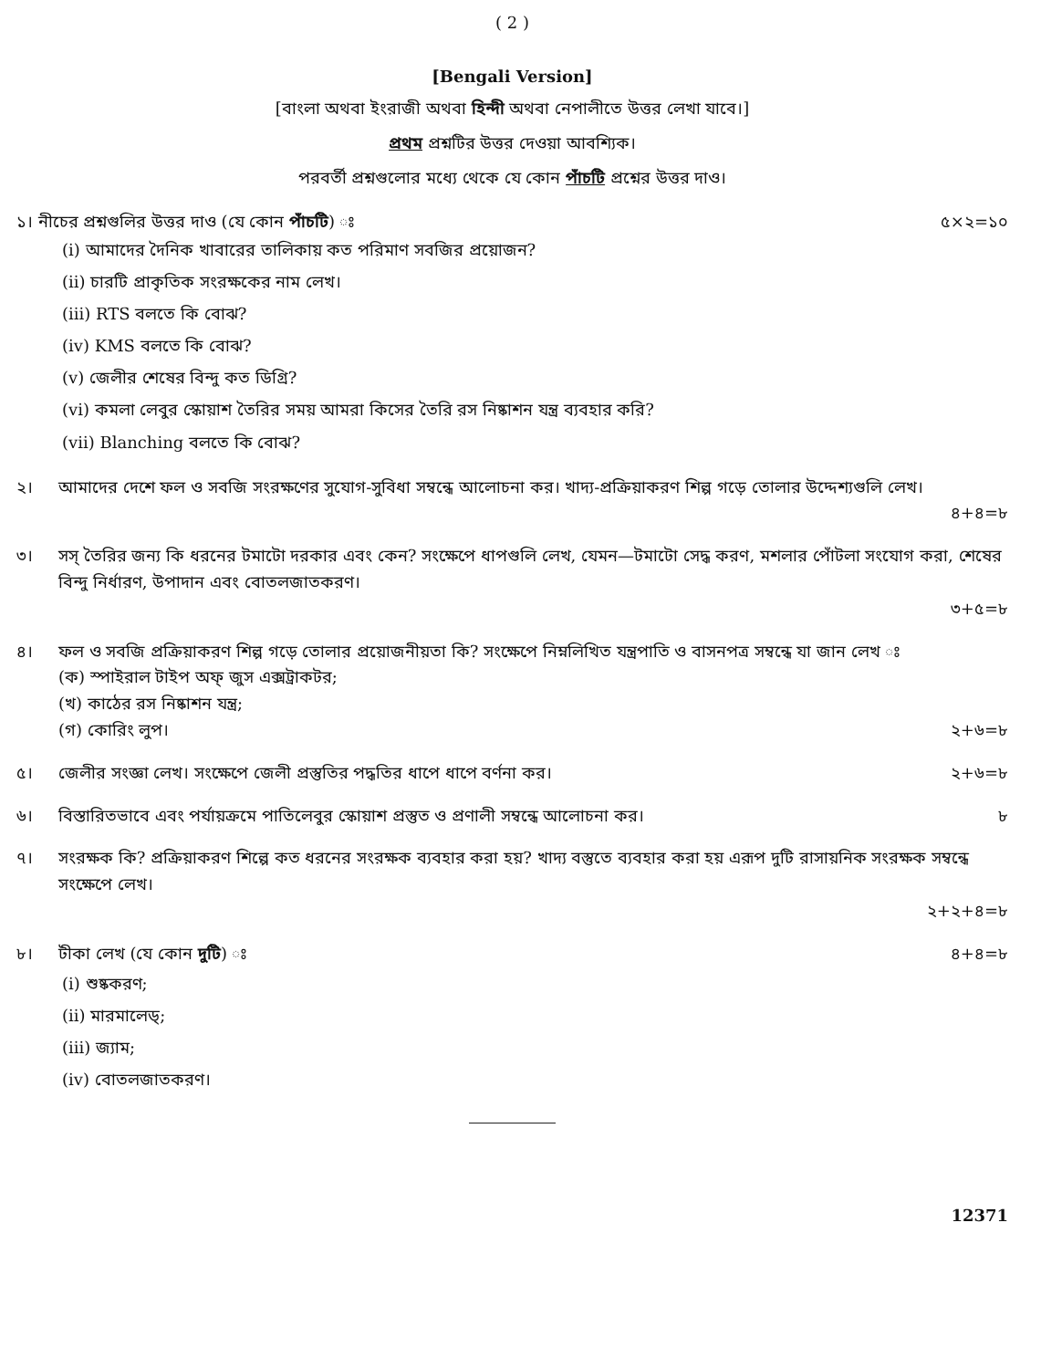( 2 )
[Bengali Version]
[বাংলা অথবা ইংরাজী অথবা হিন্দী অথবা নেপালীতে উত্তর লেখা যাবে।]
প্রথম প্রশ্নটির উত্তর দেওয়া আবশ্যিক।
পরবর্তী প্রশ্নগুলোর মধ্যে থেকে যে কোন পাঁচটি প্রশ্নের উত্তর দাও।
১। নীচের প্রশ্নগুলির উত্তর দাও (যে কোন পাঁচটি) ঃ ৫×২=১০
(i) আমাদের দৈনিক খাবারের তালিকায় কত পরিমাণ সবজির প্রয়োজন?
(ii) চারটি প্রাকৃতিক সংরক্ষকের নাম লেখ।
(iii) RTS বলতে কি বোঝ?
(iv) KMS বলতে কি বোঝ?
(v) জেলীর শেষের বিন্দু কত ডিগ্রি?
(vi) কমলা লেবুর স্কোয়াশ তৈরির সময় আমরা কিসের তৈরি রস নিষ্কাশন যন্ত্র ব্যবহার করি?
(vii) Blanching বলতে কি বোঝ?
২। আমাদের দেশে ফল ও সবজি সংরক্ষণের সুযোগ-সুবিধা সম্বন্ধে আলোচনা কর। খাদ্য-প্রক্রিয়াকরণ শিল্প গড়ে তোলার উদ্দেশ্যগুলি লেখ।
৪+৪=৮
৩। সস্ তৈরির জন্য কি ধরনের টমাটো দরকার এবং কেন? সংক্ষেপে ধাপগুলি লেখ, যেমন—টমাটো সেদ্ধ করণ, মশলার পোঁটলা সংযোগ করা, শেষের বিন্দু নির্ধারণ, উপাদান এবং বোতলজাতকরণ।
৩+৫=৮
৪। ফল ও সবজি প্রক্রিয়াকরণ শিল্প গড়ে তোলার প্রয়োজনীয়তা কি? সংক্ষেপে নিম্নলিখিত যন্ত্রপাতি ও বাসনপত্র সম্বন্ধে যা জান লেখ ঃ
(ক) স্পাইরাল টাইপ অফ্ জুস এক্সট্রাকটর;
(খ) কাঠের রস নিষ্কাশন যন্ত্র;
(গ) কোরিং লুপ। ২+৬=৮
৫। জেলীর সংজ্ঞা লেখ। সংক্ষেপে জেলী প্রস্তুতির পদ্ধতির ধাপে ধাপে বর্ণনা কর। ২+৬=৮
৬। বিস্তারিতভাবে এবং পর্যায়ক্রমে পাতিলেবুর স্কোয়াশ প্রস্তুত ও প্রণালী সম্বন্ধে আলোচনা কর। ৮
৭। সংরক্ষক কি? প্রক্রিয়াকরণ শিল্পে কত ধরনের সংরক্ষক ব্যবহার করা হয়? খাদ্য বস্তুতে ব্যবহার করা হয় এরূপ দুটি রাসায়নিক সংরক্ষক সম্বন্ধে সংক্ষেপে লেখ।
২+২+৪=৮
৮। টীকা লেখ (যে কোন দুটি) ঃ ৪+৪=৮
(i) শুষ্ককরণ;
(ii) মারমালেড্;
(iii) জ্যাম;
(iv) বোতলজাতকরণ।
12371